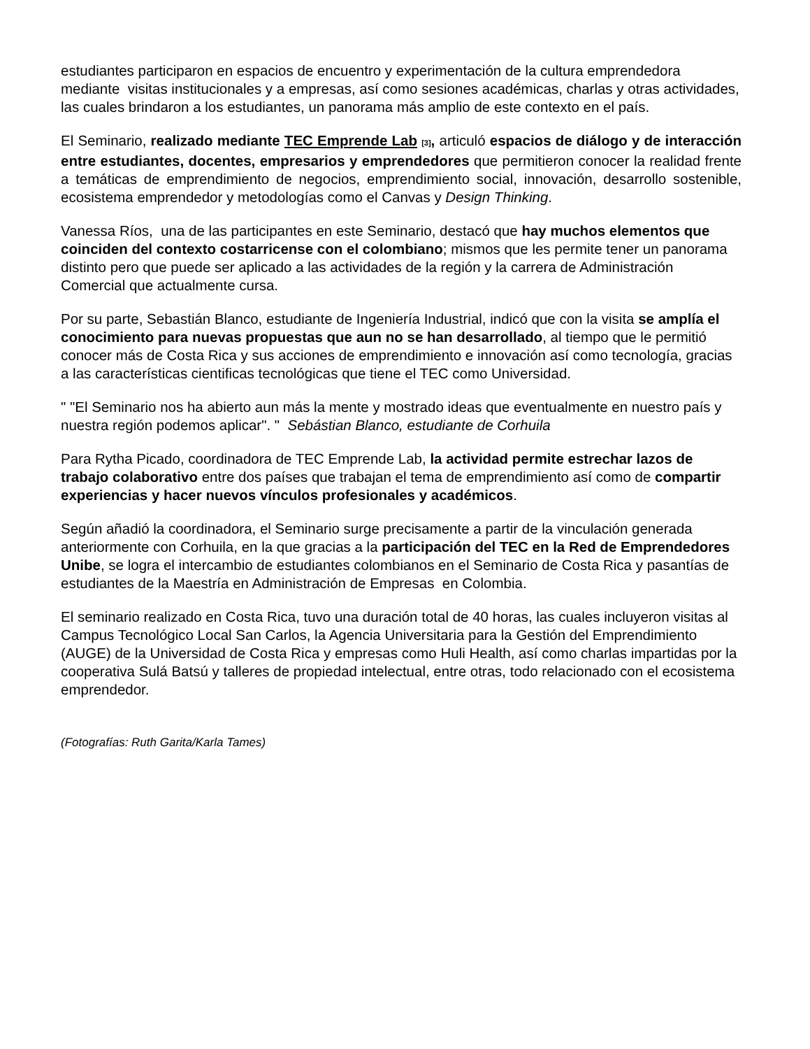estudiantes participaron en espacios de encuentro y experimentación de la cultura emprendedora mediante visitas institucionales y a empresas, así como sesiones académicas, charlas y otras actividades, las cuales brindaron a los estudiantes, un panorama más amplio de este contexto en el país.
El Seminario, realizado mediante TEC Emprende Lab <sup>[3]</sup>, articuló espacios de diálogo y de interacción entre estudiantes, docentes, empresarios y emprendedores que permitieron conocer la realidad frente a temáticas de emprendimiento de negocios, emprendimiento social, innovación, desarrollo sostenible, ecosistema emprendedor y metodologías como el Canvas y Design Thinking.
Vanessa Ríos, una de las participantes en este Seminario, destacó que hay muchos elementos que coinciden del contexto costarricense con el colombiano; mismos que les permite tener un panorama distinto pero que puede ser aplicado a las actividades de la región y la carrera de Administración Comercial que actualmente cursa.
Por su parte, Sebastián Blanco, estudiante de Ingeniería Industrial, indicó que con la visita se amplía el conocimiento para nuevas propuestas que aun no se han desarrollado, al tiempo que le permitió conocer más de Costa Rica y sus acciones de emprendimiento e innovación así como tecnología, gracias a las características cientificas tecnológicas que tiene el TEC como Universidad.
" "El Seminario nos ha abierto aun más la mente y mostrado ideas que eventualmente en nuestro país y nuestra región podemos aplicar". " Sebástian Blanco, estudiante de Corhuila
Para Rytha Picado, coordinadora de TEC Emprende Lab, la actividad permite estrechar lazos de trabajo colaborativo entre dos países que trabajan el tema de emprendimiento así como de compartir experiencias y hacer nuevos vínculos profesionales y académicos.
Según añadió la coordinadora, el Seminario surge precisamente a partir de la vinculación generada anteriormente con Corhuila, en la que gracias a la participación del TEC en la Red de Emprendedores Unibe, se logra el intercambio de estudiantes colombianos en el Seminario de Costa Rica y pasantías de estudiantes de la Maestría en Administración de Empresas en Colombia.
El seminario realizado en Costa Rica, tuvo una duración total de 40 horas, las cuales incluyeron visitas al Campus Tecnológico Local San Carlos, la Agencia Universitaria para la Gestión del Emprendimiento (AUGE) de la Universidad de Costa Rica y empresas como Huli Health, así como charlas impartidas por la cooperativa Sulá Batsú y talleres de propiedad intelectual, entre otras, todo relacionado con el ecosistema emprendedor.
(Fotografías: Ruth Garita/Karla Tames)